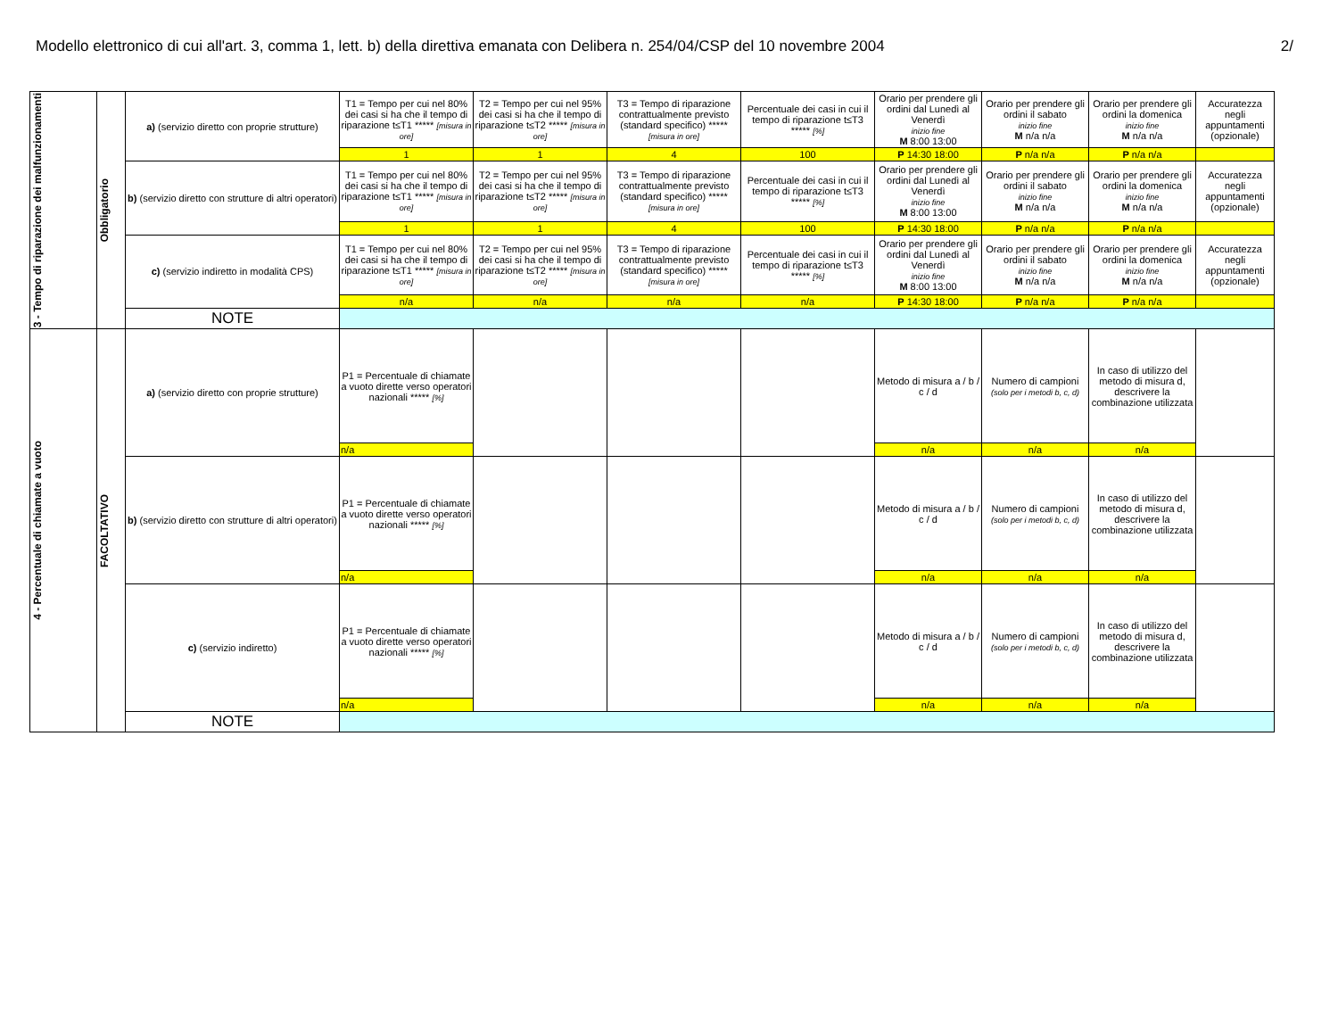Modello elettronico di cui all'art. 3, comma 1, lett. b) della direttiva emanata con Delibera n. 254/04/CSP del 10 novembre 2004 2/
| 3 - Tempo di riparazione dei malfunzionamenti | Obbligatorio | a) (servizio diretto con proprie strutture) | T1 = Tempo per cui nel 80% dei casi si ha che il tempo di riparazione t≤T1 ***** [misura in ore] | T2 = Tempo per cui nel 95% dei casi si ha che il tempo di riparazione t≤T2 ***** [misura in ore] | T3 = Tempo di riparazione contrattualmente previsto (standard specifico) ***** [misura in ore] | Percentuale dei casi in cui il tempo di riparazione t≤T3 ***** [%] | Orario per prendere gli ordini dal Lunedì al Venerdì inizio fine M 8:00 13:00 | Orario per prendere gli ordini il sabato inizio fine M n/a n/a | Orario per prendere gli ordini la domenica inizio fine M n/a n/a | Accuratezza negli appuntamenti (opzionale) |
| | | | 1 | 1 | 4 | 100 | P 14:30 18:00 | P n/a n/a | P n/a n/a | |
| | | b) (servizio diretto con strutture di altri operatori) | T1 = Tempo per cui nel 80% dei casi si ha che il tempo di riparazione t≤T1 ***** [misura in ore] | T2 = Tempo per cui nel 95% dei casi si ha che il tempo di riparazione t≤T2 ***** [misura in ore] | T3 = Tempo di riparazione contrattualmente previsto (standard specifico) ***** [misura in ore] | Percentuale dei casi in cui il tempo di riparazione t≤T3 ***** [%] | Orario per prendere gli ordini dal Lunedì al Venerdì inizio fine M 8:00 13:00 | Orario per prendere gli ordini il sabato inizio fine M n/a n/a | Orario per prendere gli ordini la domenica inizio fine M n/a n/a | Accuratezza negli appuntamenti (opzionale) |
| | | | 1 | 1 | 4 | 100 | P 14:30 18:00 | P n/a n/a | P n/a n/a | |
| | | c) (servizio indiretto in modalità CPS) | T1 = Tempo per cui nel 80% dei casi si ha che il tempo di riparazione t≤T1 ***** [misura in ore] | T2 = Tempo per cui nel 95% dei casi si ha che il tempo di riparazione t≤T2 ***** [misura in ore] | T3 = Tempo di riparazione contrattualmente previsto (standard specifico) ***** [misura in ore] | Percentuale dei casi in cui il tempo di riparazione t≤T3 ***** [%] | Orario per prendere gli ordini dal Lunedì al Venerdì inizio fine M 8:00 13:00 | Orario per prendere gli ordini il sabato inizio fine M n/a n/a | Orario per prendere gli ordini la domenica inizio fine M n/a n/a | Accuratezza negli appuntamenti (opzionale) |
| | | | n/a | n/a | n/a | n/a | P 14:30 18:00 | P n/a n/a | P n/a n/a | |
| | | NOTE | | | | | | | | |
| 4 - Percentuale di chiamate a vuoto | FACOLTATIVO | a) (servizio diretto con proprie strutture) | P1 = Percentuale di chiamate a vuoto dirette verso operatori nazionali ***** [%] | | | | Metodo di misura a / b / c / d | Numero di campioni (solo per i metodi b, c, d) | In caso di utilizzo del metodo di misura d, descrivere la combinazione utilizzata | |
| | | | n/a | | | | n/a | n/a | n/a | |
| | | b) (servizio diretto con strutture di altri operatori) | P1 = Percentuale di chiamate a vuoto dirette verso operatori nazionali ***** [%] | | | | Metodo di misura a / b / c / d | Numero di campioni (solo per i metodi b, c, d) | In caso di utilizzo del metodo di misura d, descrivere la combinazione utilizzata | |
| | | | n/a | | | | n/a | n/a | n/a | |
| | | c) (servizio indiretto) | P1 = Percentuale di chiamate a vuoto dirette verso operatori nazionali ***** [%] | | | | Metodo di misura a / b / c / d | Numero di campioni (solo per i metodi b, c, d) | In caso di utilizzo del metodo di misura d, descrivere la combinazione utilizzata | |
| | | | n/a | | | | n/a | n/a | n/a | |
| | | NOTE | | | | | | | | |